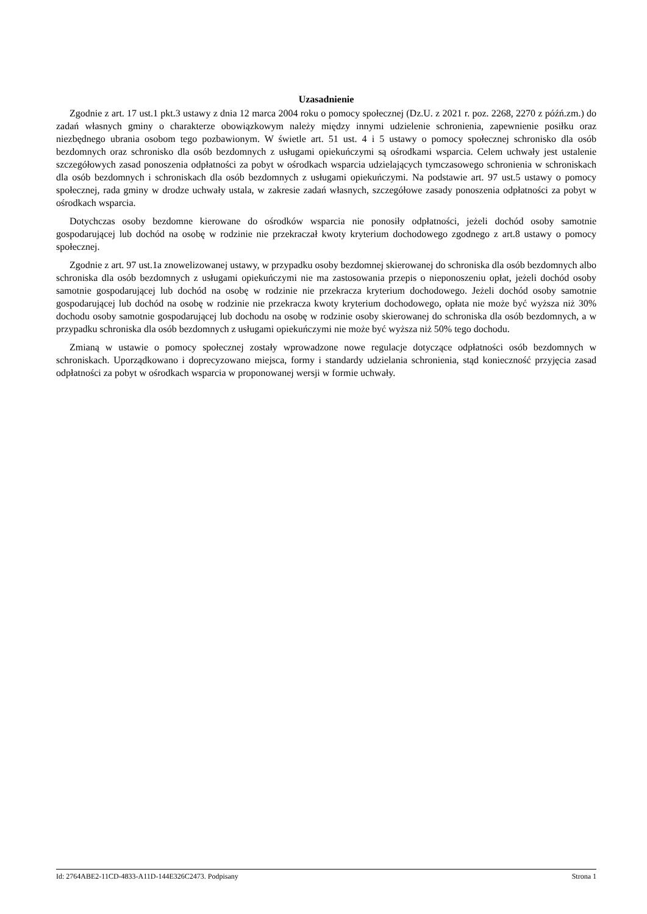Uzasadnienie
Zgodnie z art. 17 ust.1 pkt.3 ustawy z dnia 12 marca 2004 roku o pomocy społecznej (Dz.U. z 2021 r. poz. 2268, 2270 z późń.zm.) do zadań własnych gminy o charakterze obowiązkowym należy między innymi udzielenie schronienia, zapewnienie posiłku oraz niezbędnego ubrania osobom tego pozbawionym. W świetle art. 51 ust. 4 i 5 ustawy o pomocy społecznej schronisko dla osób bezdomnych oraz schronisko dla osób bezdomnych z usługami opiekuńczymi są ośrodkami wsparcia. Celem uchwały jest ustalenie szczegółowych zasad ponoszenia odpłatności za pobyt w ośrodkach wsparcia udzielających tymczasowego schronienia w schroniskach dla osób bezdomnych i schroniskach dla osób bezdomnych z usługami opiekuńczymi. Na podstawie art. 97 ust.5 ustawy o pomocy społecznej, rada gminy w drodze uchwały ustala, w zakresie zadań własnych, szczegółowe zasady ponoszenia odpłatności za pobyt w ośrodkach wsparcia.
Dotychczas osoby bezdomne kierowane do ośrodków wsparcia nie ponosiły odpłatności, jeżeli dochód osoby samotnie gospodarującej lub dochód na osobę w rodzinie nie przekraczał kwoty kryterium dochodowego zgodnego z art.8 ustawy o pomocy społecznej.
Zgodnie z art. 97 ust.1a znowelizowanej ustawy, w przypadku osoby bezdomnej skierowanej do schroniska dla osób bezdomnych albo schroniska dla osób bezdomnych z usługami opiekuńczymi nie ma zastosowania przepis o nieponoszeniu opłat, jeżeli dochód osoby samotnie gospodarującej lub dochód na osobę w rodzinie nie przekracza kryterium dochodowego. Jeżeli dochód osoby samotnie gospodarującej lub dochód na osobę w rodzinie nie przekracza kwoty kryterium dochodowego, opłata nie może być wyższa niż 30% dochodu osoby samotnie gospodarującej lub dochodu na osobę w rodzinie osoby skierowanej do schroniska dla osób bezdomnych, a w przypadku schroniska dla osób bezdomnych z usługami opiekuńczymi nie może być wyższa niż 50% tego dochodu.
Zmianą w ustawie o pomocy społecznej zostały wprowadzone nowe regulacje dotyczące odpłatności osób bezdomnych w schroniskach. Uporządkowano i doprecyzowano miejsca, formy i standardy udzielania schronienia, stąd konieczność przyjęcia zasad odpłatności za pobyt w ośrodkach wsparcia w proponowanej wersji w formie uchwały.
Id: 2764ABE2-11CD-4833-A11D-144E326C2473. Podpisany Strona 1